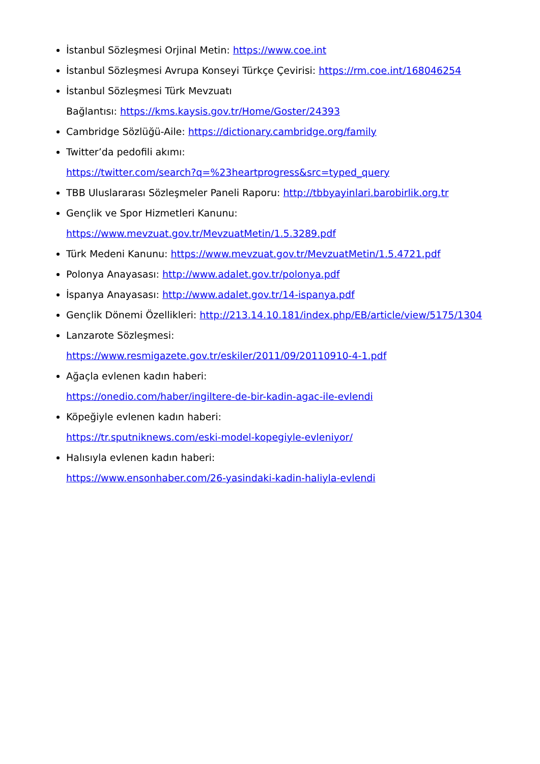İstanbul Sözleşmesi Orjinal Metin: https://www.coe.int
İstanbul Sözleşmesi Avrupa Konseyi Türkçe Çevirisi: https://rm.coe.int/168046254
İstanbul Sözleşmesi Türk Mevzuatı
Bağlantısı: https://kms.kaysis.gov.tr/Home/Goster/24393
Cambridge Sözlüğü-Aile: https://dictionary.cambridge.org/family
Twitter’da pedofili akımı:
https://twitter.com/search?q=%23heartprogress&src=typed_query
TBB Uluslararası Sözleşmeler Paneli Raporu: http://tbbyayinlari.barobirlik.org.tr
Gençlik ve Spor Hizmetleri Kanunu:
https://www.mevzuat.gov.tr/MevzuatMetin/1.5.3289.pdf
Türk Medeni Kanunu: https://www.mevzuat.gov.tr/MevzuatMetin/1.5.4721.pdf
Polonya Anayasası: http://www.adalet.gov.tr/polonya.pdf
İspanya Anayasası: http://www.adalet.gov.tr/14-ispanya.pdf
Gençlik Dönemi Özellikleri: http://213.14.10.181/index.php/EB/article/view/5175/1304
Lanzarote Sözleşmesi:
https://www.resmigazete.gov.tr/eskiler/2011/09/20110910-4-1.pdf
Ağaçla evlenen kadın haberi:
https://onedio.com/haber/ingiltere-de-bir-kadin-agac-ile-evlendi
Köpeğiyle evlenen kadın haberi:
https://tr.sputniknews.com/eski-model-kopegiyle-evleniyor/
Halısıyla evlenen kadın haberi:
https://www.ensonhaber.com/26-yasindaki-kadin-haliyla-evlendi